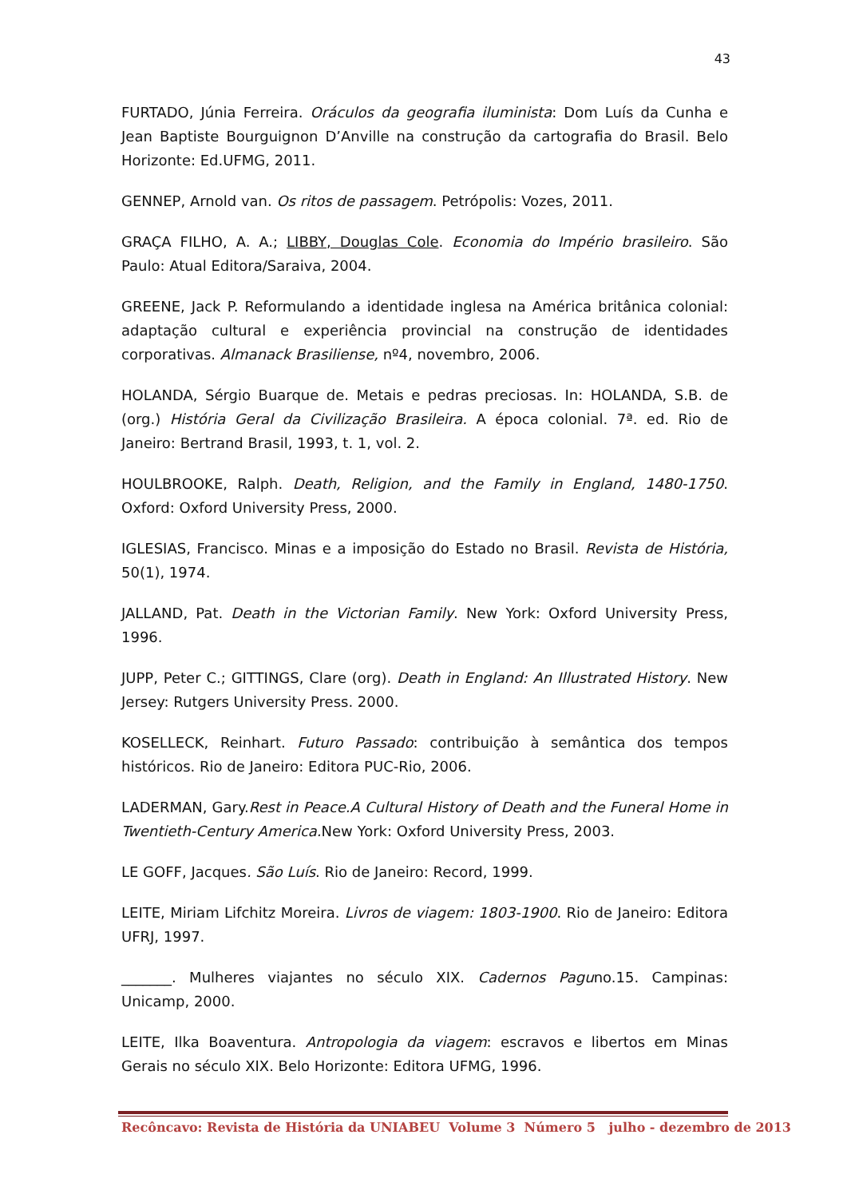43
FURTADO, Júnia Ferreira. Oráculos da geografia iluminista: Dom Luís da Cunha e Jean Baptiste Bourguignon D’Anville na construção da cartografia do Brasil. Belo Horizonte: Ed.UFMG, 2011.
GENNEP, Arnold van. Os ritos de passagem. Petrópolis: Vozes, 2011.
GRAÇA FILHO, A. A.; LIBBY, Douglas Cole. Economia do Império brasileiro. São Paulo: Atual Editora/Saraiva, 2004.
GREENE, Jack P. Reformulando a identidade inglesa na América britânica colonial: adaptação cultural e experiência provincial na construção de identidades corporativas. Almanack Brasiliense, nº4, novembro, 2006.
HOLANDA, Sérgio Buarque de. Metais e pedras preciosas. In: HOLANDA, S.B. de (org.) História Geral da Civilização Brasileira. A época colonial. 7ª. ed. Rio de Janeiro: Bertrand Brasil, 1993, t. 1, vol. 2.
HOULBROOKE, Ralph. Death, Religion, and the Family in England, 1480-1750. Oxford: Oxford University Press, 2000.
IGLESIAS, Francisco. Minas e a imposição do Estado no Brasil. Revista de História, 50(1), 1974.
JALLAND, Pat. Death in the Victorian Family. New York: Oxford University Press, 1996.
JUPP, Peter C.; GITTINGS, Clare (org). Death in England: An Illustrated History. New Jersey: Rutgers University Press. 2000.
KOSELLECK, Reinhart. Futuro Passado: contribuição à semântica dos tempos históricos. Rio de Janeiro: Editora PUC-Rio, 2006.
LADERMAN, Gary.Rest in Peace.A Cultural History of Death and the Funeral Home in Twentieth-Century America. New York: Oxford University Press, 2003.
LE GOFF, Jacques. São Luís. Rio de Janeiro: Record, 1999.
LEITE, Miriam Lifchitz Moreira. Livros de viagem: 1803-1900. Rio de Janeiro: Editora UFRJ, 1997.
_______. Mulheres viajantes no século XIX. Cadernos Paguno.15. Campinas: Unicamp, 2000.
LEITE, Ilka Boaventura. Antropologia da viagem: escravos e libertos em Minas Gerais no século XIX. Belo Horizonte: Editora UFMG, 1996.
Recôncavo: Revista de História da UNIABEU Volume 3 Número 5 julho - dezembro de 2013